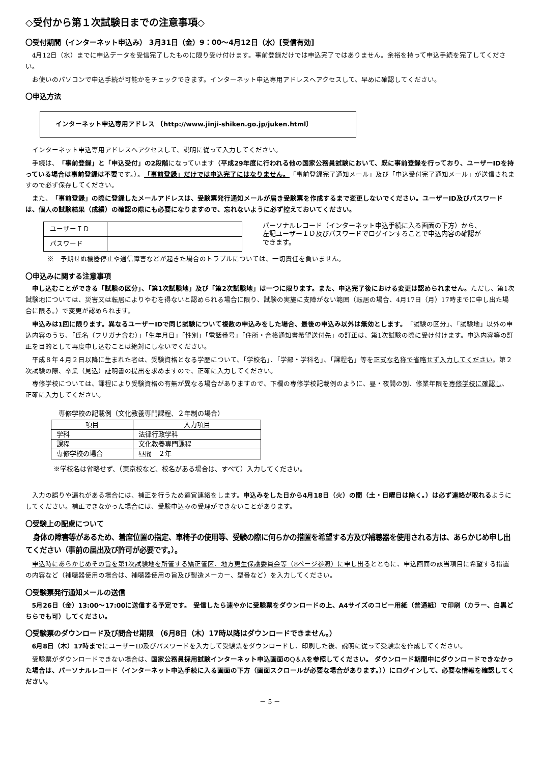◇受付から第１次試験日までの注意事項◇
〇受付期間（インターネット申込み） 3月31日（金）9：00～4月12日（水）[受信有効]
4月12日（水）までに申込データを受信完了したものに限り受け付けます。事前登録だけでは申込完了ではありません。余裕を持って申込手続を完了してください。
お使いのパソコンで申込手続が可能かをチェックできます。インターネット申込専用アドレスへアクセスして、早めに確認してください。
〇申込方法
インターネット申込専用アドレス 〔http://www.jinji-shiken.go.jp/juken.html〕
インターネット申込専用アドレスへアクセスして、説明に従って入力してください。
手続は、「事前登録」と「申込受付」の2段階になっています（平成29年度に行われる他の国家公務員試験において、既に事前登録を行っており、ユーザーIDを持っている場合は事前登録は不要です。）。「事前登録」だけでは申込完了にはなりません。「事前登録完了通知メール」及び「申込受付完了通知メール」が送信されますので必ず保存してください。
また、「事前登録」の際に登録したメールアドレスは、受験票発行通知メールが届き受験票を作成するまで変更しないでください。ユーザーID及びパスワードは、個人の試験結果（成績）の確認の際にも必要になりますので、忘れないように必ず控えておいてください。
| ユーザーＩＤ | |
| パスワード | |
パーソナルレコード（インターネット申込手続に入る画面の下方）から、左記ユーザーＩＤ及びパスワードでログインすることで申込内容の確認ができます。
※　予期せぬ機器停止や通信障害などが起きた場合のトラブルについては、一切責任を負いません。
〇申込みに関する注意事項
申し込むことができる「試験の区分」、「第1次試験地」及び「第2次試験地」は一つに限ります。また、申込完了後における変更は認められません。ただし、第1次試験地については、災害又は転居によりやむを得ないと認められる場合に限り、試験の実施に支障がない範囲（転居の場合、4月17日（月）17時までに申し出た場合に限る。）で変更が認められます。
申込みは1回に限ります。異なるユーザーIDで同じ試験について複数の申込みをした場合、最後の申込み以外は無効とします。「試験の区分」、「試験地」以外の申込内容のうち、「氏名（フリガナ含む）」「生年月日」「性別」「電話番号」「住所・合格通知書希望送付先」の訂正は、第1次試験の際に受け付けます。申込内容等の訂正を目的として再度申し込むことは絶対にしないでください。
平成８年４月２日以降に生まれた者は、受験資格となる学歴について、「学校名」、「学部・学科名」、「課程名」等を正式な名称で省略せず入力してください。第２次試験の際、卒業（見込）証明書の提出を求めますので、正確に入力してください。
専修学校については、課程により受験資格の有無が異なる場合がありますので、下欄の専修学校記載例のように、昼・夜間の別、修業年限を専修学校に確認し、正確に入力してください。
専修学校の記載例（文化教養専門課程、２年制の場合）
| 項目 | 入力項目 |
| --- | --- |
| 学科 | 法律行政学科 |
| 課程 | 文化教養専門課程 |
| 専修学校の場合 | 昼間 ２年 |
※学校名は省略せず、（東京校など、校名がある場合は、すべて）入力してください。
入力の誤りや漏れがある場合には、補正を行うため適宜連絡をします。申込みをした日から4月18日（火）の間（土・日曜日は除く。）は必ず連絡が取れるようにしてください。補正できなかった場合には、受験申込みの受理ができないことがあります。
〇受験上の配慮について
身体の障害等があるため、着席位置の指定、車椅子の使用等、受験の際に何らかの措置を希望する方及び補聴器を使用される方は、あらかじめ申し出てください（事前の届出及び許可が必要です。）。
申込時にあらかじめその旨を第1次試験地を所管する矯正管区、地方更生保護委員会等（8ページ参照）に申し出るとともに、申込画面の該当項目に希望する措置の内容など（補聴器使用の場合は、補聴器使用の旨及び製造メーカー、型番など）を入力してください。
〇受験票発行通知メールの送信
5月26日（金）13:00～17:00に送信する予定です。 受信したら速やかに受験票をダウンロードの上、A4サイズのコピー用紙（普通紙）で印刷（カラー、白黒どちらでも可）してください。
〇受験票のダウンロード及び問合せ期限 （6月8日（木）17時以降はダウンロードできません。）
6月8日（木）17時までにユーザーID及びパスワードを入力して受験票をダウンロードし、印刷した後、説明に従って受験票を作成してください。
受験票がダウンロードできない場合は、国家公務員採用試験インターネット申込画面のQ＆Aを参照してください。 ダウンロード期間中にダウンロードできなかった場合は、パーソナルレコード（インターネット申込手続に入る画面の下方（画面スクロールが必要な場合があります。））にログインして、必要な情報を確認してください。
－ 5 －